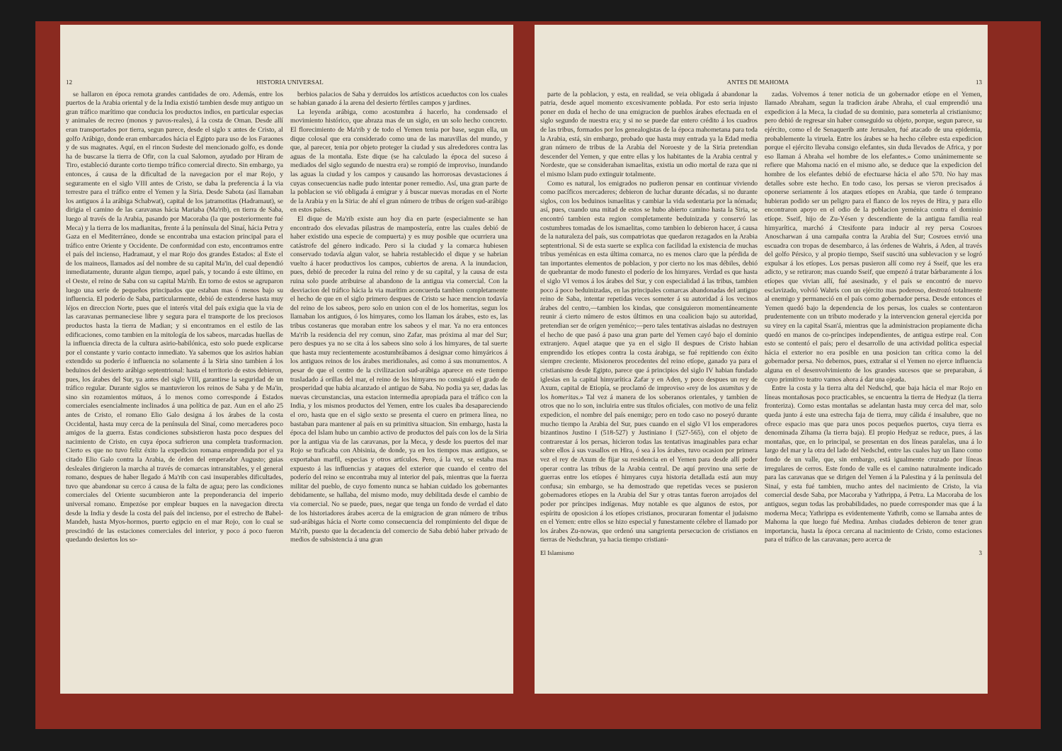12 HISTORIA UNIVERSAL
se hallaron en época remota grandes cantidades de oro. Además, entre los puertos de la Arabia oriental y de la India existió tambien desde muy antiguo un gran tráfico marítimo que conducia los productos indios, en particular especias y animales de recreo (monos y pavos-reales), á la costa de Oman. Desde allí eran transportados por tierra, segun parece, desde el siglo x antes de Cristo, al golfo Arábigo, donde eran embarcados hácia el Egipto para uso de los Faraones y de sus magnates. Aquí, en el rincon Sudeste del mencionado golfo, es donde ha de buscarse la tierra de Ofir, con la cual Salomon, ayudado por Hiram de Tiro, estableció durante corto tiempo tráfico comercial directo. Sin embargo, ya entonces, á causa de la dificultad de la navegacion por el mar Rojo, y seguramente en el siglo VIII antes de Cristo, se daba la preferencia á la via terrestre para el tráfico entre el Yemen y la Siria. Desde Sabota (así llamaban los antiguos á la arábiga Schabwat), capital de los jatramotitas (Hadramaut), se dirigia el camino de las caravanas hácia Mariaba (Ma'rib), en tierra de Saba, luego al través de la Arabia, pasando por Macoraba (la que posteriormente fué Meca) y la tierra de los madianitas, frente á la península del Sinaí, hácia Petra y Gaza en el Mediterráneo, donde se encontraba una estacion principal para el tráfico entre Oriente y Occidente. De conformidad con esto, encontramos entre el país del incienso, Hadramaut, y el mar Rojo dos grandes Estados: al Este el de los maineos, llamados así del nombre de su capital Ma'in, del cual dependió inmediatamente, durante algun tiempo, aquel país, y tocando á este último, en el Oeste, el reino de Saba con su capital Ma'rib. En torno de estos se agruparon luego una serie de pequeños principados que estaban mas ó menos bajo su influencia. El poderío de Saba, particularmente, debió de extenderse hasta muy léjos en direccion Norte, pues que el interés vital del país exigia que la via de las caravanas permaneciese libre y segura para el transporte de los preciosos productos hasta la tierra de Madian; y si encontramos en el estilo de las edificaciones, como tambien en la mitología de los sabeos, marcadas huellas de la influencia directa de la cultura asirio-babilónica, esto solo puede explicarse por el constante y vario contacto inmediato. Ya sabemos que los asirios habian extendido su poderío é influencia no solamente á la Siria sino tambien á los beduinos del desierto arábigo septentrional: hasta el territorio de estos debieron, pues, los árabes del Sur, ya antes del siglo VIII, garantirse la seguridad de un tráfico regular. Durante siglos se mantuvieron los reinos de Saba y de Ma'in, sino sin rozamientos mútuos, á lo menos como corresponde á Estados comerciales esencialmente inclinados á una política de paz. Aun en el año 25 antes de Cristo, el romano Elio Galo designa á los árabes de la costa Occidental, hasta muy cerca de la península del Sinaí, como mercaderes poco amigos de la guerra. Estas condiciones subsistieron hasta poco despues del nacimiento de Cristo, en cuya época sufrieron una completa trasformacion. Cierto es que no tuvo feliz éxito la expedicion romana emprendida por el ya citado Elio Galo contra la Arabia, de órden del emperador Augusto; guias desleales dirigieron la marcha al través de comarcas intransitables, y el general romano, despues de haber llegado á Ma'rib con casi insuperables dificultades, tuvo que abandonar su cerco á causa de la falta de agua; pero las condiciones comerciales del Oriente sucumbieron ante la preponderancia del imperio universal romano. Empezóse por emplear buques en la navegacion directa desde la India y desde la costa del país del incienso, por el estrecho de Babel-Mandeb, hasta Myos-hormos, puerto egipcio en el mar Rojo, con lo cual se prescindió de las estaciones comerciales del interior, y poco á poco fueron quedando desiertos los so-
berbios palacios de Saba y derruidos los artísticos acueductos con los cuales se habian ganado á la arena del desierto fértiles campos y jardines.
La leyenda arábiga, como acostumbra á hacerlo, ha condensado el movimiento histórico, que abraza mas de un siglo, en un solo hecho concreto. El florecimiento de Ma'rib y de todo el Yemen tenia por base, segun ella, un dique colosal que era considerado como una de las maravillas del mundo, y que, al parecer, tenia por objeto proteger la ciudad y sus alrededores contra las aguas de la montaña. Este dique (se ha calculado la época del suceso á mediados del siglo segundo de nuestra era) se rompió de improviso, inundando las aguas la ciudad y los campos y causando las horrorosas devastaciones á cuyas consecuencias nadie pudo intentar poner remedio. Así, una gran parte de la poblacion se vió obligada á emigrar y á buscar nuevas moradas en el Norte de la Arabia y en la Siria: de ahí el gran número de tribus de orígen sud-arábigo en estos países.
El dique de Ma'rib existe aun hoy dia en parte (especialmente se han encontrado dos elevadas pilastras de mampostería, entre las cuales debió de haber existido una especie de compuerta) y es muy posible que ocurriera una catástrofe del género indicado. Pero si la ciudad y la comarca hubiesen conservado todavía algun valor, se habria restablecido el dique y se habrian vuelto á hacer productivos los campos, cubiertos de arena. A la inundacion, pues, debió de preceder la ruina del reino y de su capital, y la causa de esta ruina solo puede atribuirse al abandono de la antigua via comercial. Con la desviacion del tráfico hácia la via marítim aconcuerda tambien completamente el hecho de que en el siglo primero despues de Cristo se hace mencion todavía del reino de los sabeos, pero solo en union con el de los homeritas, segun los llamaban los antiguos, ó los himyares, como los llaman los árabes, esto es, las tribus costaneras que moraban entre los sabeos y el mar. Ya no era entonces Ma'rib la residencia del rey comun, sino Zafar, mas próxima al mar del Sur; pero despues ya no se cita á los sabeos sino solo á los himyares, de tal suerte que hasta muy recientemente acostumbrábamos á designar como himyáricos á los antiguos reinos de los árabes meridionales, así como á sus monumentos. A pesar de que el centro de la civilizacion sud-arábiga aparece en este tiempo trasladado á orillas del mar, el reino de los himyares no consiguió el grado de prosperidad que habia alcanzado el antiguo de Saba. No podia ya ser, dadas las nuevas circunstancias, una estacion intermedia apropiada para el tráfico con la India, y los mismos productos del Yemen, entre los cuales iba desapareciendo el oro, hasta que en el siglo sexto se presenta el cuero en primera línea, no bastaban para mantener al país en su primitiva situacion. Sin embargo, hasta la época del Islam hubo un cambio activo de productos del país con los de la Siria por la antigua via de las caravanas, por la Meca, y desde los puertos del mar Rojo se traficaba con Abisinia, de donde, ya en los tiempos mas antiguos, se exportaban marfil, especias y otros artículos. Pero, á la vez, se estaba mas expuesto á las influencias y ataques del exterior que cuando el centro del poderío del reino se encontraba muy al interior del país, mientras que la fuerza militar del pueblo, de cuyo fomento nunca se habian cuidado los gobernantes debidamente, se hallaba, del mismo modo, muy debilitada desde el cambio de via comercial. No se puede, pues, negar que tenga un fondo de verdad el dato de los historiadores árabes acerca de la emigracion de gran número de tribus sud-arábigas hácia el Norte como consecuencia del rompimiento del dique de Ma'rib, puesto que la decadencia del comercio de Saba debió haber privado de medios de subsistencia á una gran
ANTES DE MAHOMA 13
parte de la poblacion, y esta, en realidad, se veia obligada á abandonar la patria, desde aquel momento excesivamente poblada. Por esto seria injusto poner en duda el hecho de una emigracion de pueblos árabes efectuada en el siglo segundo de nuestra era; y si no se puede dar entero crédito á los cuadros de las tribus, formados por los genealogistas de la época mahometana para toda la Arabia, está, sin embargo, probado que hasta muy entrada ya la Edad media gran número de tribus de la Arabia del Noroeste y de la Siria pretendian descender del Yemen, y que entre ellas y los habitantes de la Arabia central y Nordeste, que se consideraban ismaelitas, existia un odio mortal de raza que ni el mismo Islam pudo extinguir totalmente.
Como es natural, los emigrados no pudieron pensar en continuar viviendo como pacíficos mercaderes; debieron de luchar durante décadas, si no durante siglos, con los beduinos ismaelitas y cambiar la vida sedentaria por la nómada; así, pues, cuando una mitad de estos se hubo abierto camino hasta la Siria, se encontró tambien esta region completamente beduinizada y conservó las costumbres tomadas de los ismaelitas, como tambien lo debieron hacer, á causa de la naturaleza del país, sus compatriotas que quedaron rezagados en la Arabia septentrional. Si de esta suerte se explica con facilidad la existencia de muchas tribus yeménicas en esta última comarca, no es menos claro que la pérdida de tan importantes elementos de poblacion, y por cierto no los mas débiles, debió de quebrantar de modo funesto el poderío de los himyares. Verdad es que hasta el siglo VI vemos á los árabes del Sur, y con especialidad á las tribus, tambien poco á poco beduinizadas, en las principales comarcas abandonadas del antiguo reino de Saba, intentar repetidas veces someter á su autoridad á los vecinos árabes del centro,—tambien los kindas, que consiguieron momentáneamente reunir á cierto número de estos últimos en una coalicion bajo su autoridad, pretendian ser de orígen yeménico;—pero tales tentativas aisladas no destruyen el hecho de que pasó á paso una gran parte del Yemen cayó bajo el dominio extranjero. Aquel ataque que ya en el siglo II despues de Cristo habian emprendido los etíopes contra la costa árabiga, se fué repitiendo con éxito siempre creciente. Misioneros procedentes del reino etíope, ganado ya para el cristianismo desde Egipto, parece que á principios del siglo IV habian fundado iglesias en la capital himyarítica Zafar y en Aden, y poco despues un rey de Axum, capital de Etiopía, se proclamó de improviso «rey de los axumitas y de los homeritas.» Tal vez á manera de los soberanos orientales, y tambien de otros que no lo son, incluiria entre sus títulos oficiales, con motivo de una feliz expedicion, el nombre del país enemigo; pero en todo caso no poseyó durante mucho tiempo la Arabia del Sur, pues cuando en el siglo VI los emperadores bizantinos Justino I (518-527) y Justiniano I (527-565), con el objeto de contrarestar á los persas, hicieron todas las tentativas imaginables para echar sobre ellos á sus vasallos en Hira, ó sea á los árabes, tuvo ocasion por primera vez el rey de Axum de fijar su residencia en el Yemen para desde allí poder operar contra las tribus de la Arabia central. De aquí provino una serie de guerras entre los etíopes é himyares cuya historia detallada está aun muy confusa; sin embargo, se ha demostrado que repetidas veces se pusieron gobernadores etíopes en la Arabia del Sur y otras tantas fueron arrojados del poder por príncipes indígenas. Muy notable es que algunos de estos, por espíritu de oposicion á los etíopes cristianos, procuraran fomentar el judaismo en el Yemen: entre ellos se hizo especial y funestamente célebre el llamado por los árabes Zu-nowas, que ordenó una sangrienta persecucion de cristianos en tierras de Nedschran, ya hacia tiempo cristiani-
zadas. Volvemos á tener noticia de un gobernador etíope en el Yemen, llamado Abraham, segun la tradicion árabe Abraha, el cual emprendió una expedicion á la Meca, la ciudad de su dominio, para someterla al cristianismo; pero debió de regresar sin haber conseguido su objeto, porque, segun parece, su ejército, como el de Senaquerib ante Jerusalen, fué atacado de una epidemia, probablemente la viruela. Entre los árabes se ha hecho célebre esta expedicion porque el ejército llevaba consigo elefantes, sin duda llevados de Africa, y por eso llaman á Abraha «el hombre de los elefantes.» Como unánimemente se refiere que Mahoma nació en el mismo año, se deduce que la expedicion del hombre de los elefantes debió de efectuarse hácia el año 570. No hay mas detalles sobre este hecho. En todo caso, los persas se vieron precisados á oponerse seriamente á los ataques etíopes en Arabia, que tarde ó temprano hubieran podido ser un peligro para el flanco de los reyes de Hira, y para ello encontraron apoyo en el odio de la poblacion yeménica contra el dominio etíope. Sseif, hijo de Zu-Yésen y descendiente de la antigua familia real himyarítica, marchó á Ctesifonte para inducir al rey persa Cosroes Anoscharwan á una campaña contra la Arabia del Sur; Cosroes envió una escuadra con tropas de desembarco, á las órdenes de Wahris, á Aden, al través del golfo Pérsico, y al propio tiempo, Sseif suscitó una sublevacion y se logró expulsar á los etíopes. Los persas pusieron allí como rey á Sseif, que les era adicto, y se retiraron; mas cuando Sseif, que empezó á tratar bárbaramente á los etíopes que vivian allí, fué asesinado, y el país se encontró de nuevo esclavizado, volvió Wahris con un ejército mas poderoso, destrozó totalmente al enemigo y permaneció en el país como gobernador persa. Desde entonces el Yemen quedó bajo la dependencia de los persas, los cuales se contentaron prudentemente con un tributo moderado y la intervencion general ejercida por su virey en la capital Ssan'á, mientras que la administracion propiamente dicha quedó en manos de co-príncipes independientes, de antigua estirpe real. Con esto se contentó el país; pero el desarrollo de una actividad política especial hácia el exterior no era posible en una posicion tan crítica como la del gobernador persa. No debemos, pues, extrañar si el Yemen no ejerce influencia alguna en el desenvolvimiento de los grandes sucesos que se preparaban, á cuyo primitivo teatro vamos ahora á dar una ojeada.
Entre la costa y la tierra alta del Nedschd, que baja hácia el mar Rojo en líneas montañosas poco practicables, se encuentra la tierra de Hedyaz (la tierra fronteriza). Como estas montañas se adelantan hasta muy cerca del mar, solo queda junto á este una estrecha faja de tierra, muy cálida é insalubre, que no ofrece espacio mas que para unos pocos pequeños puertos, cuya tierra es denominada Zihama (la tierra baja). El propio Hedyaz se reduce, pues, á las montañas, que, en lo principal, se presentan en dos líneas paralelas, una á lo largo del mar y la otra del lado del Nedschd, entre las cuales hay un llano como fondo de un valle, que, sin embargo, está igualmente cruzado por líneas irregulares de cerros. Este fondo de valle es el camino naturalmente indicado para las caravanas que se dirigen del Yemen á la Palestina y á la península del Sinaí, y esta fué tambien, mucho antes del nacimiento de Cristo, la via comercial desde Saba, por Macoraba y Yathrippa, á Petra. La Macoraba de los antiguos, segun todas las probabilidades, no puede corresponder mas que á la moderna Meca; Yathrippa es evidentemente Yathrib, como se llamaba antes de Mahoma la que luego fué Medina. Ambas ciudades debieron de tener gran importancia, hasta la época cercana al nacimiento de Cristo, como estaciones para el tráfico de las caravanas; pero acerca de
El Islamismo 3